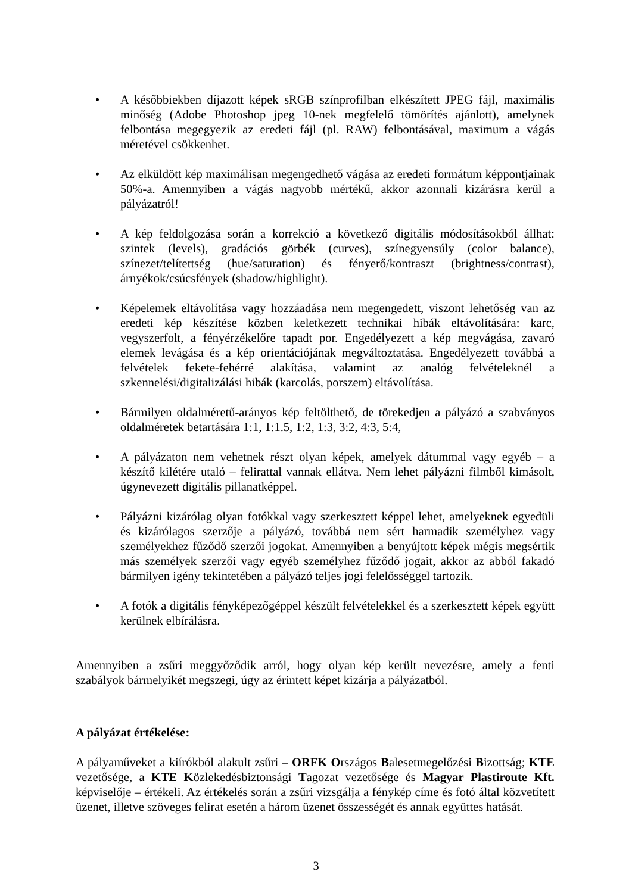• A későbbiekben díjazott képek sRGB színprofilban elkészített JPEG fájl, maximális minőség (Adobe Photoshop jpeg 10-nek megfelelő tömörítés ajánlott), amelynek felbontása megegyezik az eredeti fájl (pl. RAW) felbontásával, maximum a vágás méretével csökkenhet.
• Az elküldött kép maximálisan megengedhető vágása az eredeti formátum képpontjainak 50%-a. Amennyiben a vágás nagyobb mértékű, akkor azonnali kizárásra kerül a pályázatról!
• A kép feldolgozása során a korrekció a következő digitális módosításokból állhat: szintek (levels), gradációs görbék (curves), színegyensúly (color balance), színezet/telítettség (hue/saturation) és fényerő/kontraszt (brightness/contrast), árnyékok/csúcsfények (shadow/highlight).
• Képelemek eltávolítása vagy hozzáadása nem megengedett, viszont lehetőség van az eredeti kép készítése közben keletkezett technikai hibák eltávolítására: karc, vegyszerfolt, a fényérzékelőre tapadt por. Engedélyezett a kép megvágása, zavaró elemek levágása és a kép orientációjának megváltoztatása. Engedélyezett továbbá a felvételek fekete-fehérré alakítása, valamint az analóg felvételeknél a szkennelési/digitalizálási hibák (karcolás, porszem) eltávolítása.
• Bármilyen oldalméretű-arányos kép feltölthető, de törekedjen a pályázó a szabványos oldalméretek betartására 1:1, 1:1.5, 1:2, 1:3, 3:2, 4:3, 5:4,
• A pályázaton nem vehetnek részt olyan képek, amelyek dátummal vagy egyéb – a készítő kilétére utaló – felirattal vannak ellátva. Nem lehet pályázni filmből kimásolt, úgynevezett digitális pillanatképpel.
• Pályázni kizárólag olyan fotókkal vagy szerkesztett képpel lehet, amelyeknek egyedüli és kizárólagos szerzője a pályázó, továbbá nem sért harmadik személyhez vagy személyekhez fűződő szerzői jogokat. Amennyiben a benyújtott képek mégis megsértik más személyek szerzői vagy egyéb személyhez fűződő jogait, akkor az abból fakadó bármilyen igény tekintetében a pályázó teljes jogi felelősséggel tartozik.
• A fotók a digitális fényképezőgéppel készült felvételekkel és a szerkesztett képek együtt kerülnek elbírálásra.
Amennyiben a zsűri meggyőződik arról, hogy olyan kép került nevezésre, amely a fenti szabályok bármelyikét megszegi, úgy az érintett képet kizárja a pályázatból.
A pályázat értékelése:
A pályaműveket a kiírókból alakult zsűri – ORFK Országos Balesetmegelőzési Bizottság; KTE vezetősége, a KTE Közlekedésbiztonsági Tagozat vezetősége és Magyar Plastiroute Kft. képviselője – értékeli. Az értékelés során a zsűri vizsgálja a fénykép címe és fotó által közvetített üzenet, illetve szöveges felirat esetén a három üzenet összességét és annak együttes hatását.
3